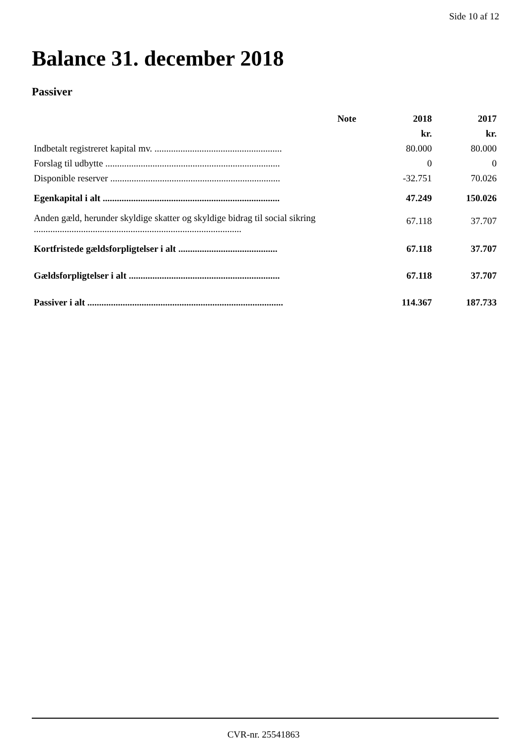Side 10 af 12
Balance 31. december 2018
Passiver
| | Note | 2018 | 2017 |
| --- | --- | --- | --- |
| | | kr. | kr. |
| Indbetalt registreret kapital mv. ...................................................... | | 80.000 | 80.000 |
| Forslag til udbytte .......................................................................... | | 0 | 0 |
| Disponible reserver ........................................................................ | | -32.751 | 70.026 |
| Egenkapital i alt ........................................................................... | | 47.249 | 150.026 |
| Anden gæld, herunder skyldige skatter og skyldige bidrag til social sikring ........................................................................................ | | 67.118 | 37.707 |
| Kortfristede gældsforpligtelser i alt .......................................... | | 67.118 | 37.707 |
| Gældsforpligtelser i alt ................................................................ | | 67.118 | 37.707 |
| Passiver i alt ................................................................................... | | 114.367 | 187.733 |
CVR-nr. 25541863